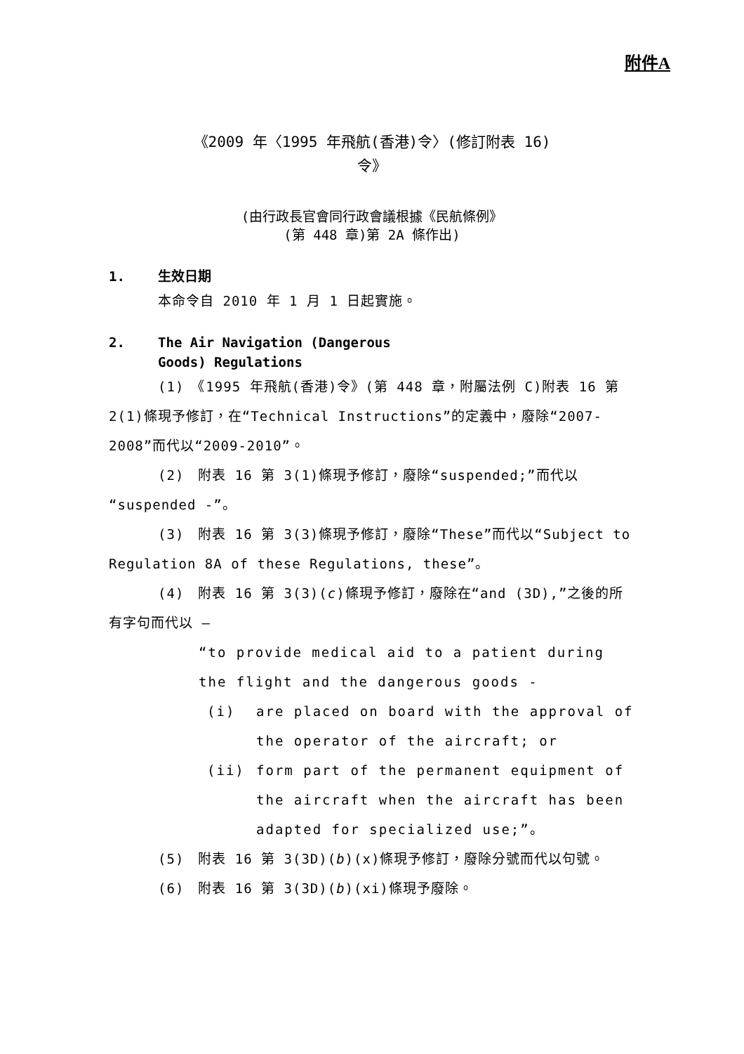附件A
《2009 年〈1995 年飛航(香港)令〉(修訂附表 16)
令》
(由行政長官會同行政會議根據《民航條例》
(第 448 章)第 2A 條作出)
1. 生效日期
本命令自 2010 年 1 月 1 日起實施。
2. The Air Navigation (Dangerous
Goods) Regulations
(1)　《1995 年飛航(香港)令》(第 448 章，附屬法例 C)附表 16 第 2(1)條現予修訂，在“Technical Instructions”的定義中，廢除“2007-2008”而代以“2009-2010”。
(2)　附表 16 第 3(1)條現予修訂，廢除“suspended;”而代以“suspended -”。
(3)　附表 16 第 3(3)條現予修訂，廢除“These”而代以“Subject to Regulation 8A of these Regulations, these”。
(4)　附表 16 第 3(3)(c)條現予修訂，廢除在“and (3D),”之後的所有字句而代以 —
“to provide medical aid to a patient during the flight and the dangerous goods -
(i) are placed on board with the approval of the operator of the aircraft; or
(ii) form part of the permanent equipment of the aircraft when the aircraft has been adapted for specialized use;”。
(5)　附表 16 第 3(3D)(b)(x)條現予修訂，廢除分號而代以句號。
(6)　附表 16 第 3(3D)(b)(xi)條現予廢除。